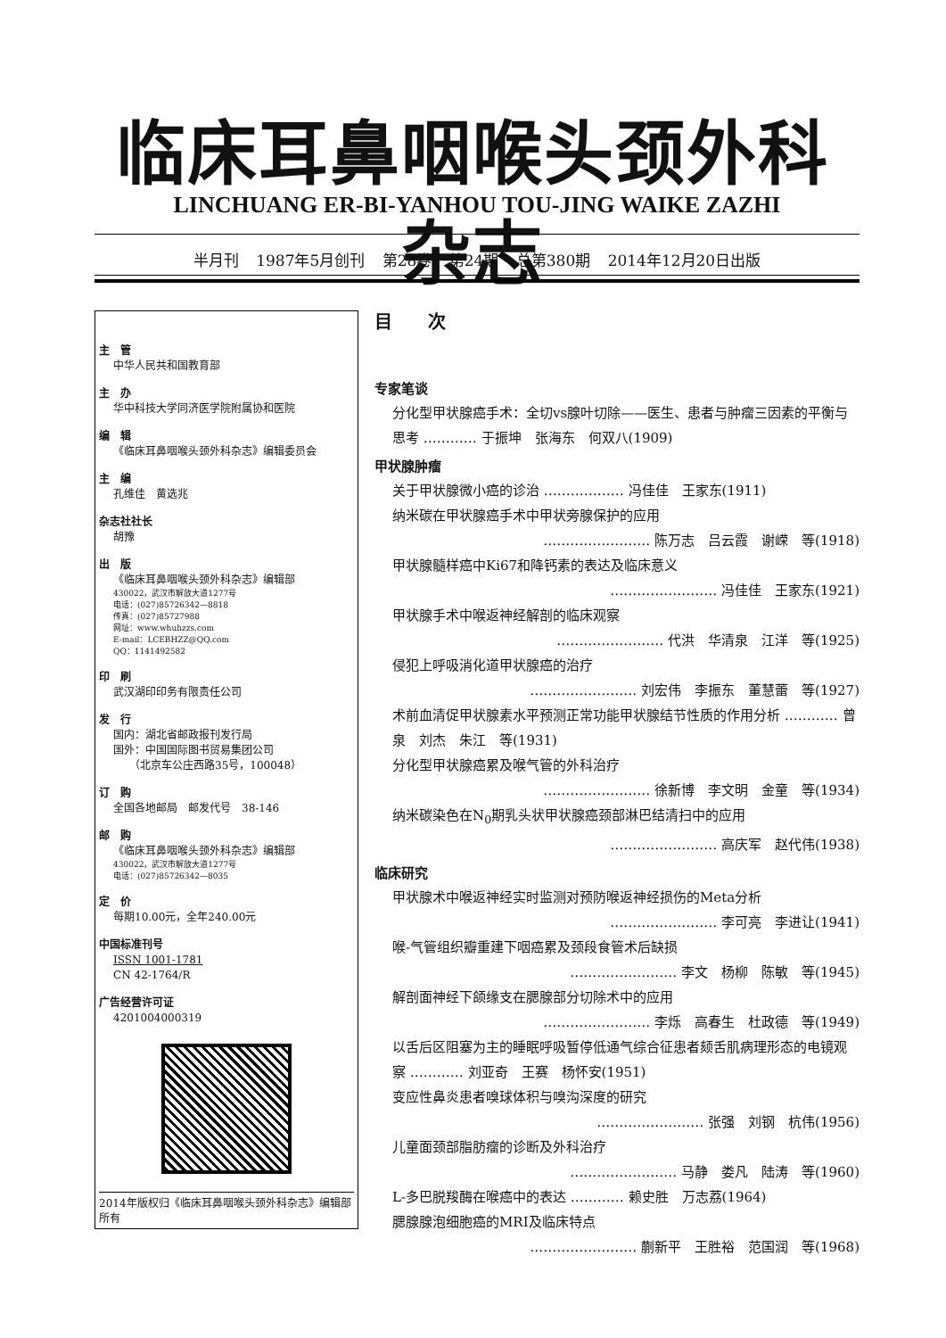临床耳鼻咽喉头颈外科杂志
LINCHUANG ER-BI-YANHOU TOU-JING WAIKE ZAZHI
半月刊 1987年5月创刊 第28卷 第24期 总第380期 2014年12月20日出版
主　管
中华人民共和国教育部
主　办
华中科技大学同济医学院附属协和医院
编　辑
《临床耳鼻咽喉头颈外科杂志》编辑委员会
主　编
孔维佳　黄选兆
杂志社社长
胡豫
出　版
《临床耳鼻咽喉头颈外科杂志》编辑部
430022，武汉市解放大道1277号
电话：(027)85726342—8818
传真：(027)85727988
网址：www.whuhzzs.com
E-mail：LCEBHZZ@QQ.com
QQ：1141492582
印　刷
武汉湖印印务有限责任公司
发　行
国内：湖北省邮政报刊发行局
国外：中国国际图书贸易集团公司
　　（北京车公庄西路35号，100048）
订　购
全国各地邮局　邮发代号　38-146
邮　购
《临床耳鼻咽喉头颈外科杂志》编辑部
430022，武汉市解放大道1277号
电话：(027)85726342—8035
定　价
每期10.00元，全年240.00元
中国标准刊号
ISSN 1001-1781
CN 42-1764/R
广告经营许可证
4201004000319
2014年版权归《临床耳鼻咽喉头颈外科杂志》编辑部所有
目次
专家笔谈
分化型甲状腺癌手术：全切vs腺叶切除——医生、患者与肿瘤三因素的平衡与思考 ………… 于振坤　张海东　何双八(1909)
甲状腺肿瘤
关于甲状腺微小癌的诊治 ……………… 冯佳佳　王家东(1911)
纳米碳在甲状腺癌手术中甲状旁腺保护的应用
…………………… 陈万志　吕云霞　谢嵘　等(1918)
甲状腺髓样癌中Ki67和降钙素的表达及临床意义
…………………… 冯佳佳　王家东(1921)
甲状腺手术中喉返神经解剖的临床观察
…………………… 代洪　华清泉　江洋　等(1925)
侵犯上呼吸消化道甲状腺癌的治疗
…………………… 刘宏伟　李振东　董慧蕾　等(1927)
术前血清促甲状腺素水平预测正常功能甲状腺结节性质的作用分析 ………… 曾泉　刘杰　朱江　等(1931)
分化型甲状腺癌累及喉气管的外科治疗
…………………… 徐新博　李文明　金童　等(1934)
纳米碳染色在N<sub>0</sub>期乳头状甲状腺癌颈部淋巴结清扫中的应用
…………………… 高庆军　赵代伟(1938)
临床研究
甲状腺术中喉返神经实时监测对预防喉返神经损伤的Meta分析
…………………… 李可亮　李进让(1941)
喉-气管组织瓣重建下咽癌累及颈段食管术后缺损
…………………… 李文　杨柳　陈敏　等(1945)
解剖面神经下颌缘支在腮腺部分切除术中的应用
…………………… 李烁　高春生　杜政德　等(1949)
以舌后区阻塞为主的睡眠呼吸暂停低通气综合征患者颏舌肌病理形态的电镜观察 ………… 刘亚奇　王赛　杨怀安(1951)
变应性鼻炎患者嗅球体积与嗅沟深度的研究
…………………… 张强　刘钢　杭伟(1956)
儿童面颈部脂肪瘤的诊断及外科治疗
…………………… 马静　娄凡　陆涛　等(1960)
L-多巴脱羧酶在喉癌中的表达 ………… 赖史胜　万志荔(1964)
腮腺腺泡细胞癌的MRI及临床特点
…………………… 蒯新平　王胜裕　范国润　等(1968)